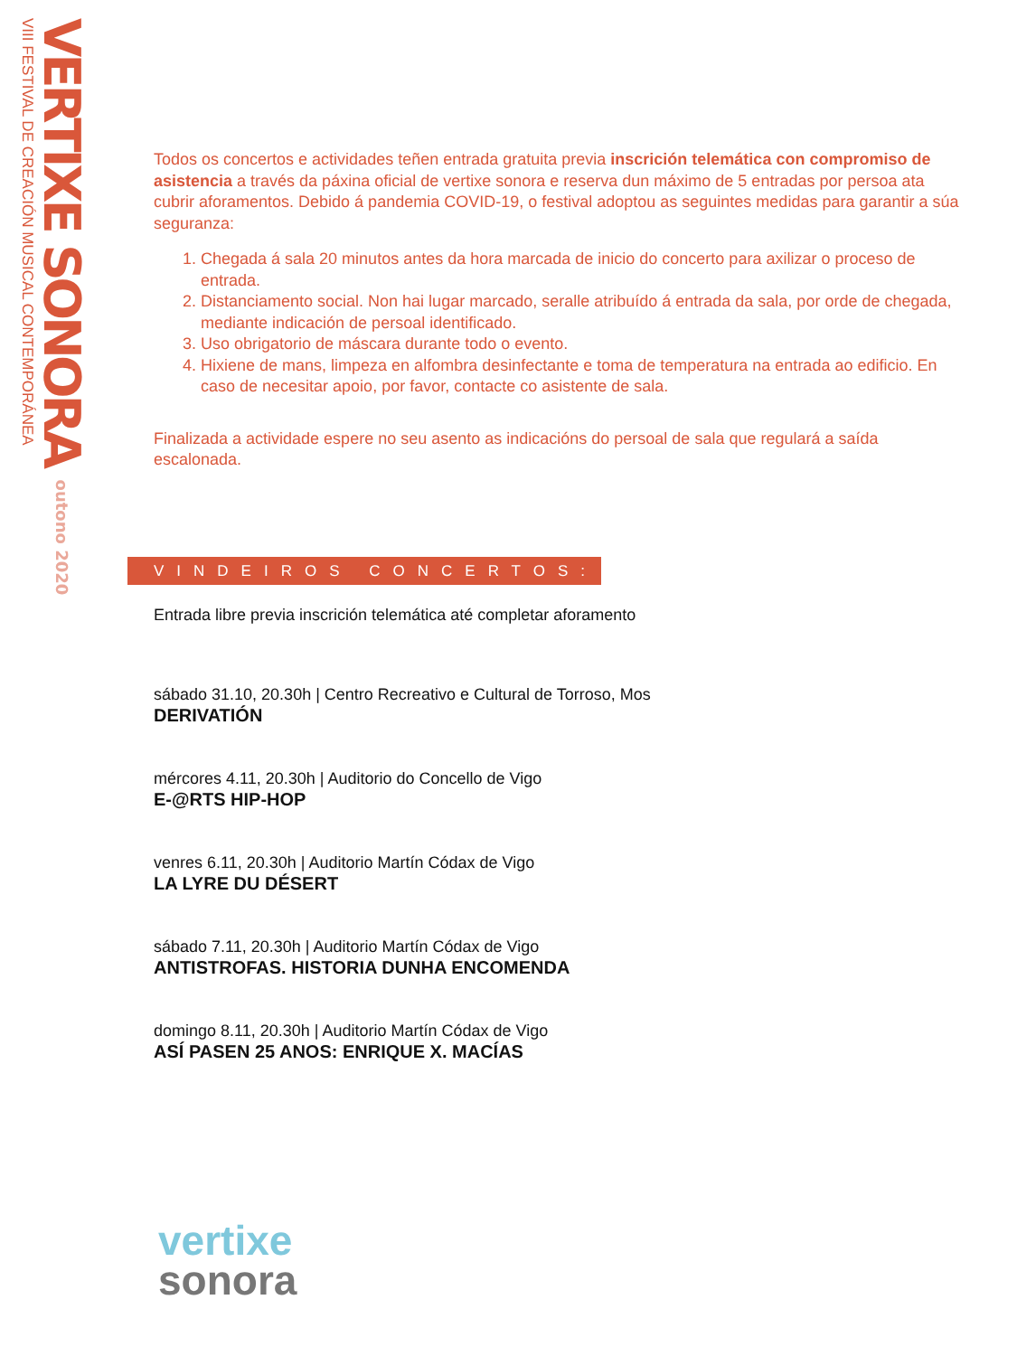VIII FESTIVAL DE CREACIÓN MUSICAL CONTEMPORÁNEA
VERTIXE SONORA outono 2020
Todos os concertos e actividades teñen entrada gratuita previa inscrición telemática con compromiso de asistencia a través da páxina oficial de vertixe sonora e reserva dun máximo de 5 entradas por persoa ata cubrir aforamentos. Debido á pandemia COVID-19, o festival adoptou as seguintes medidas para garantir a súa seguranza:
1. Chegada á sala 20 minutos antes da hora marcada de inicio do concerto para axilizar o proceso de entrada.
2. Distanciamento social. Non hai lugar marcado, seralle atribuído á entrada da sala, por orde de chegada, mediante indicación de persoal identificado.
3. Uso obrigatorio de máscara durante todo o evento.
4. Hixiene de mans, limpeza en alfombra desinfectante e toma de temperatura na entrada ao edificio. En caso de necesitar apoio, por favor, contacte co asistente de sala.
Finalizada a actividade espere no seu asento as indicacións do persoal de sala que regulará a saída escalonada.
VINDEIROS CONCERTOS:
Entrada libre previa inscrición telemática até completar aforamento
sábado 31.10, 20.30h | Centro Recreativo e Cultural de Torroso, Mos
DERIVATIÓN
mércores 4.11, 20.30h | Auditorio do Concello de Vigo
E-@RTS HIP-HOP
venres 6.11, 20.30h | Auditorio Martín Códax de Vigo
LA LYRE DU DÉSERT
sábado 7.11, 20.30h | Auditorio Martín Códax de Vigo
ANTISTROFAS. HISTORIA DUNHA ENCOMENDA
domingo 8.11, 20.30h | Auditorio Martín Códax de Vigo
ASÍ PASEN 25 ANOS: ENRIQUE X. MACÍAS
vertixe
sonora